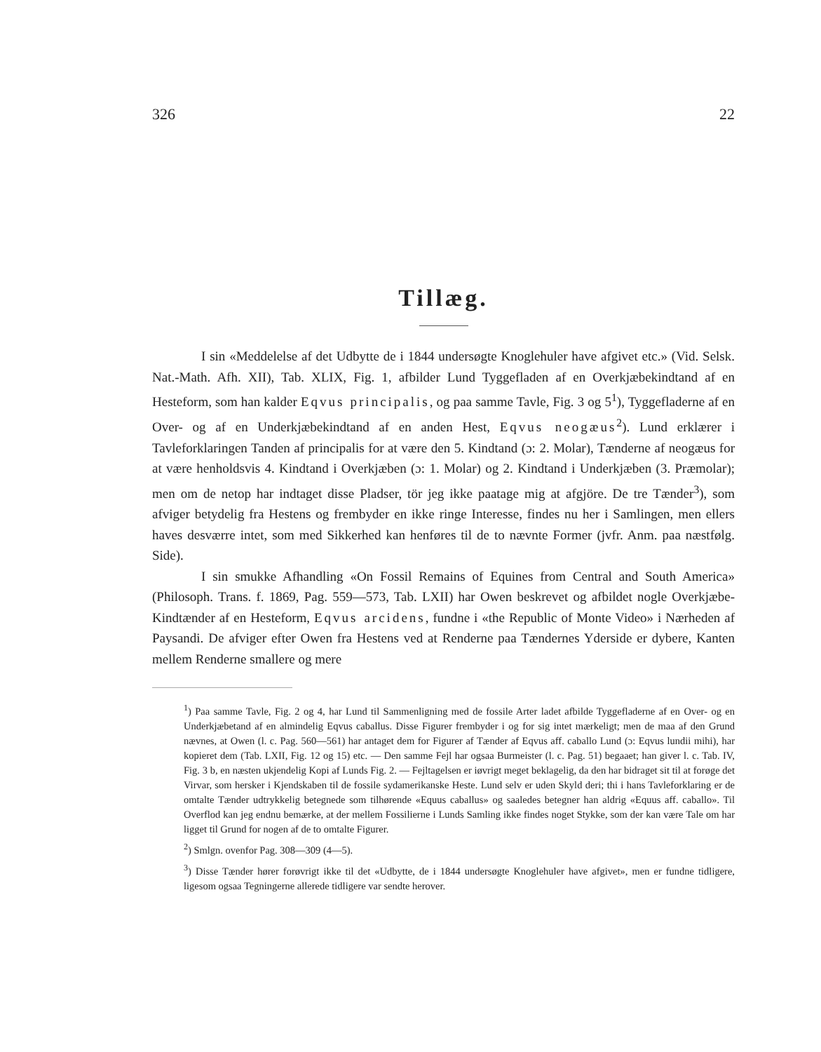326 22
Tillæg.
I sin «Meddelelse af det Udbytte de i 1844 undersøgte Knoglehuler have afgivet etc.» (Vid. Selsk. Nat.-Math. Afh. XII), Tab. XLIX, Fig. 1, afbilder Lund Tyggefladen af en Overkjæbekindtand af en Hesteform, som han kalder Eqvus principalis, og paa samme Tavle, Fig. 3 og 5<sup>1</sup>), Tyggefladerne af en Over- og af en Underkjæbekindtand af en anden Hest, Eqvus neogæus<sup>2</sup>). Lund erklærer i Tavleforklaringen Tanden af principalis for at være den 5. Kindtand (ɔ: 2. Molar), Tænderne af neogæus for at være henholdsvis 4. Kindtand i Overkjæben (ɔ: 1. Molar) og 2. Kindtand i Underkjæben (3. Præmolar); men om de netop har indtaget disse Pladser, tör jeg ikke paatage mig at afgjöre. De tre Tænder<sup>3</sup>), som afviger betydelig fra Hestens og frembyder en ikke ringe Interesse, findes nu her i Samlingen, men ellers haves desværre intet, som med Sikkerhed kan henføres til de to nævnte Former (jvfr. Anm. paa næstfølg. Side).
I sin smukke Afhandling «On Fossil Remains of Equines from Central and South America» (Philosoph. Trans. f. 1869, Pag. 559—573, Tab. LXII) har Owen beskrevet og afbildet nogle Overkjæbe-Kindtænder af en Hesteform, Eqvus arcidens, fundne i «the Republic of Monte Video» i Nærheden af Paysandi. De afviger efter Owen fra Hestens ved at Renderne paa Tændernes Yderside er dybere, Kanten mellem Renderne smallere og mere
<sup>1</sup>) Paa samme Tavle, Fig. 2 og 4, har Lund til Sammenligning med de fossile Arter ladet afbilde Tyggefladerne af en Over- og en Underkjæbetand af en almindelig Eqvus caballus. Disse Figurer frembyder i og for sig intet mærkeligt; men de maa af den Grund nævnes, at Owen (l. c. Pag. 560—561) har antaget dem for Figurer af Tænder af Eqvus aff. caballo Lund (ɔ: Eqvus lundii mihi), har kopieret dem (Tab. LXII, Fig. 12 og 15) etc. — Den samme Fejl har ogsaa Burmeister (l. c. Pag. 51) begaaet; han giver l. c. Tab. IV, Fig. 3 b, en næsten ukjendelig Kopi af Lunds Fig. 2. — Fejltagelsen er iøvrigt meget beklagelig, da den har bidraget sit til at forøge det Virvar, som hersker i Kjendskaben til de fossile sydamerikanske Heste. Lund selv er uden Skyld deri; thi i hans Tavleforklaring er de omtalte Tænder udtrykkelig betegnede som tilhørende «Equus caballus» og saaledes betegner han aldrig «Equus aff. caballo». Til Overflod kan jeg endnu bemærke, at der mellem Fossilierne i Lunds Samling ikke findes noget Stykke, som der kan være Tale om har ligget til Grund for nogen af de to omtalte Figurer.
<sup>2</sup>) Smlgn. ovenfor Pag. 308—309 (4—5).
<sup>3</sup>) Disse Tænder hører forøvrigt ikke til det «Udbytte, de i 1844 undersøgte Knoglehuler have afgivet», men er fundne tidligere, ligesom ogsaa Tegningerne allerede tidligere var sendte herover.